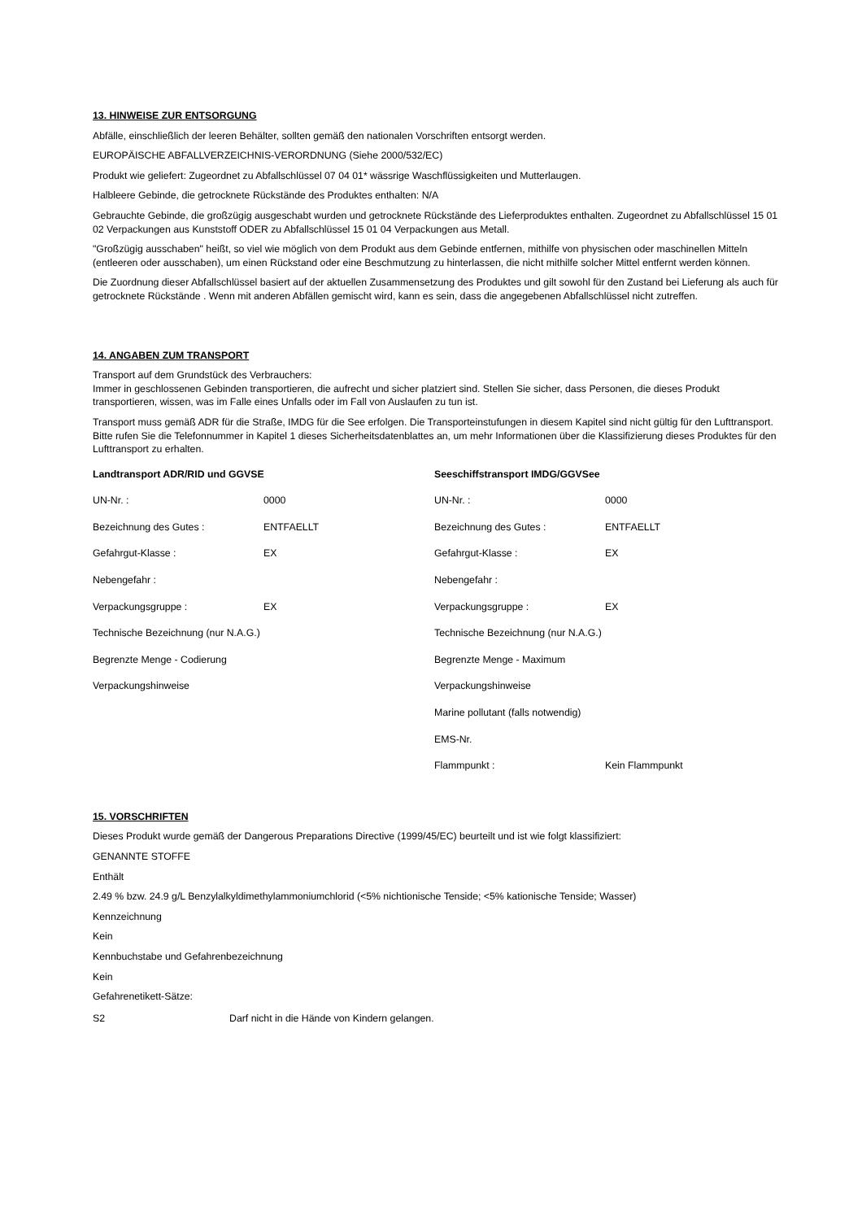13. HINWEISE ZUR ENTSORGUNG
Abfälle, einschließlich der leeren Behälter, sollten gemäß den nationalen Vorschriften entsorgt werden.
EUROPÄISCHE ABFALLVERZEICHNIS-VERORDNUNG (Siehe 2000/532/EC)
Produkt wie geliefert: Zugeordnet zu Abfallschlüssel 07 04 01* wässrige Waschflüssigkeiten und Mutterlaugen.
Halbleere Gebinde, die getrocknete Rückstände des Produktes enthalten: N/A
Gebrauchte Gebinde, die großzügig ausgeschabt wurden und getrocknete Rückstände des Lieferproduktes enthalten. Zugeordnet zu Abfallschlüssel 15 01 02 Verpackungen aus Kunststoff ODER zu Abfallschlüssel 15 01 04 Verpackungen aus Metall.
"Großzügig ausschaben" heißt, so viel wie möglich von dem Produkt aus dem Gebinde entfernen, mithilfe von physischen oder maschinellen Mitteln (entleeren oder ausschaben), um einen Rückstand oder eine Beschmutzung zu hinterlassen, die nicht mithilfe solcher Mittel entfernt werden können.
Die Zuordnung dieser Abfallschlüssel basiert auf der aktuellen Zusammensetzung des Produktes und gilt sowohl für den Zustand bei Lieferung als auch für getrocknete Rückstände . Wenn mit anderen Abfällen gemischt wird, kann es sein, dass die angegebenen Abfallschlüssel nicht zutreffen.
14. ANGABEN ZUM TRANSPORT
Transport auf dem Grundstück des Verbrauchers:
Immer in geschlossenen Gebinden transportieren, die aufrecht und sicher platziert sind. Stellen Sie sicher, dass Personen, die dieses Produkt transportieren, wissen, was im Falle eines Unfalls oder im Fall von Auslaufen zu tun ist.
Transport muss gemäß ADR für die Straße, IMDG für die See erfolgen. Die Transporteinstufungen in diesem Kapitel sind nicht gültig für den Lufttransport. Bitte rufen Sie die Telefonnummer in Kapitel 1 dieses Sicherheitsdatenblattes an, um mehr Informationen über die Klassifizierung dieses Produktes für den Lufttransport zu erhalten.
| Landtransport ADR/RID und GGVSE | | Seeschiffstransport IMDG/GGVSee | |
| --- | --- | --- | --- |
| UN-Nr. : | 0000 | UN-Nr. : | 0000 |
| Bezeichnung des Gutes : | ENTFAELLT | Bezeichnung des Gutes : | ENTFAELLT |
| Gefahrgut-Klasse : | EX | Gefahrgut-Klasse : | EX |
| Nebengefahr : | | Nebengefahr : | |
| Verpackungsgruppe : | EX | Verpackungsgruppe : | EX |
| Technische Bezeichnung (nur N.A.G.) | | Technische Bezeichnung (nur N.A.G.) | |
| Begrenzte Menge - Codierung | | Begrenzte Menge - Maximum | |
| Verpackungshinweise | | Verpackungshinweise | |
| | | Marine pollutant (falls notwendig) | |
| | | EMS-Nr. | |
| | | Flammpunkt : | Kein Flammpunkt |
15. VORSCHRIFTEN
Dieses Produkt wurde gemäß der Dangerous Preparations Directive (1999/45/EC) beurteilt und ist wie folgt klassifiziert:
GENANNTE STOFFE
Enthält
2.49 % bzw. 24.9 g/L Benzylalkyldimethylammoniumchlorid (<5% nichtionische Tenside; <5% kationische Tenside; Wasser)
Kennzeichnung
Kein
Kennbuchstabe und Gefahrenbezeichnung
Kein
Gefahrenetikett-Sätze:
| S2 | Darf nicht in die Hände von Kindern gelangen. |